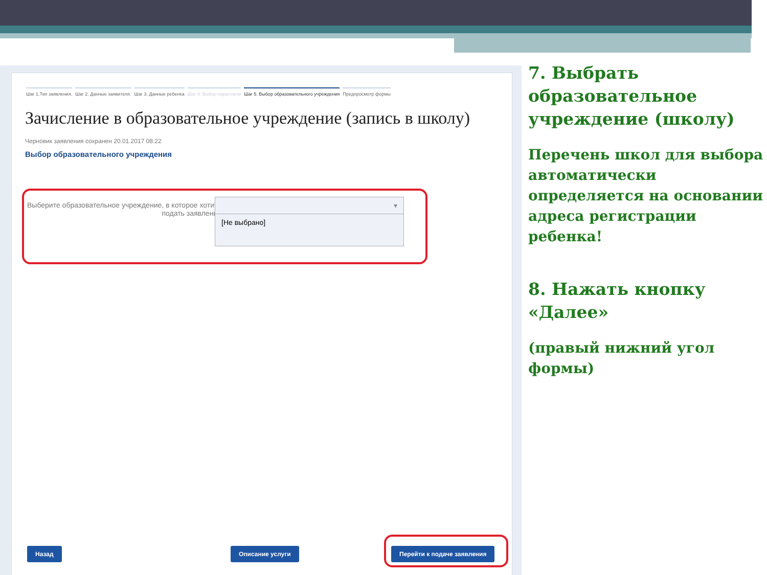Шаг 1.Тип заявления. Шаг 2. Данные заявителя. Шаг 3. Данные ребенка Шаг 4. Выбор параллели Шаг 5. Выбор образовательного учреждения Предпросмотр формы
Зачисление в образовательное учреждение (запись в школу)
Черновик заявления сохранен 20.01.2017 08:22
Выбор образовательного учреждения
Выберите образовательное учреждение, в которое хотите подать заявление
▾
[Не выбрано]
Назад Описание услуги Перейти к подаче заявления
7. Выбрать образовательное учреждение (школу)
Перечень школ для выбора автоматически определяется на основании адреса регистрации ребенка!
8. Нажать кнопку «Далее»
(правый нижний угол формы)